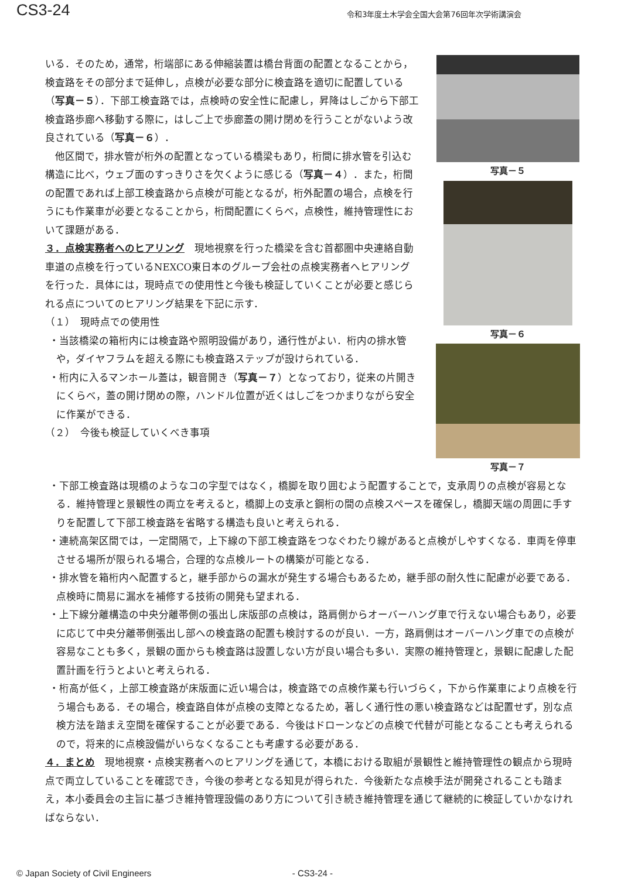CS3-24
令和3年度土木学会全国大会第76回年次学術講演会
いる．そのため，通常，桁端部にある伸縮装置は橋台背面の配置となることから，検査路をその部分まで延伸し，点検が必要な部分に検査路を適切に配置している（写真－５）．下部工検査路では，点検時の安全性に配慮し，昇降はしごから下部工検査路歩廊へ移動する際に，はしご上で歩廊蓋の開け閉めを行うことがないよう改良されている（写真－６）．
他区間で，排水管が桁外の配置となっている橋梁もあり，桁間に排水管を引込む構造に比べ，ウェブ面のすっきりさを欠くように感じる（写真－４）．また，桁間の配置であれば上部工検査路から点検が可能となるが，桁外配置の場合，点検を行うにも作業車が必要となることから，桁間配置にくらべ，点検性，維持管理性において課題がある．
３．点検実務者へのヒアリング　現地視察を行った橋梁を含む首都圏中央連絡自動車道の点検を行っているNEXCO東日本のグループ会社の点検実務者へヒアリングを行った．具体には，現時点での使用性と今後も検証していくことが必要と感じられる点についてのヒアリング結果を下記に示す．
（１）　現時点での使用性
・当該橋梁の箱桁内には検査路や照明設備があり，通行性がよい．桁内の排水管や，ダイヤフラムを超える際にも検査路ステップが設けられている．
・桁内に入るマンホール蓋は，観音開き（写真－７）となっており，従来の片開きにくらべ，蓋の開け閉めの際，ハンドル位置が近くはしごをつかまりながら安全に作業ができる．
（２）　今後も検証していくべき事項
写真－５
写真－６
写真－７
・下部工検査路は現橋のようなコの字型ではなく，橋脚を取り囲むよう配置することで，支承周りの点検が容易となる．維持管理と景観性の両立を考えると，橋脚上の支承と鋼桁の間の点検スペースを確保し，橋脚天端の周囲に手すりを配置して下部工検査路を省略する構造も良いと考えられる．
・連続高架区間では，一定間隔で，上下線の下部工検査路をつなぐわたり線があると点検がしやすくなる．車両を停車させる場所が限られる場合，合理的な点検ルートの構築が可能となる．
・排水管を箱桁内へ配置すると，継手部からの漏水が発生する場合もあるため，継手部の耐久性に配慮が必要である．点検時に簡易に漏水を補修する技術の開発も望まれる．
・上下線分離構造の中央分離帯側の張出し床版部の点検は，路肩側からオーバーハング車で行えない場合もあり，必要に応じて中央分離帯側張出し部への検査路の配置も検討するのが良い．一方，路肩側はオーバーハング車での点検が容易なことも多く，景観の面からも検査路は設置しない方が良い場合も多い．実際の維持管理と，景観に配慮した配置計画を行うとよいと考えられる．
・桁高が低く，上部工検査路が床版面に近い場合は，検査路での点検作業も行いづらく，下から作業車により点検を行う場合もある．その場合，検査路自体が点検の支障となるため，著しく通行性の悪い検査路などは配置せず，別な点検方法を踏まえ空間を確保することが必要である．今後はドローンなどの点検で代替が可能となることも考えられるので，将来的に点検設備がいらなくなることも考慮する必要がある．
４．まとめ　現地視察・点検実務者へのヒアリングを通じて，本橋における取組が景観性と維持管理性の観点から現時点で両立していることを確認でき，今後の参考となる知見が得られた．今後新たな点検手法が開発されることも踏まえ，本小委員会の主旨に基づき維持管理設備のあり方について引き続き維持管理を通じて継続的に検証していかなければならない．
© Japan Society of Civil Engineers - CS3-24 -